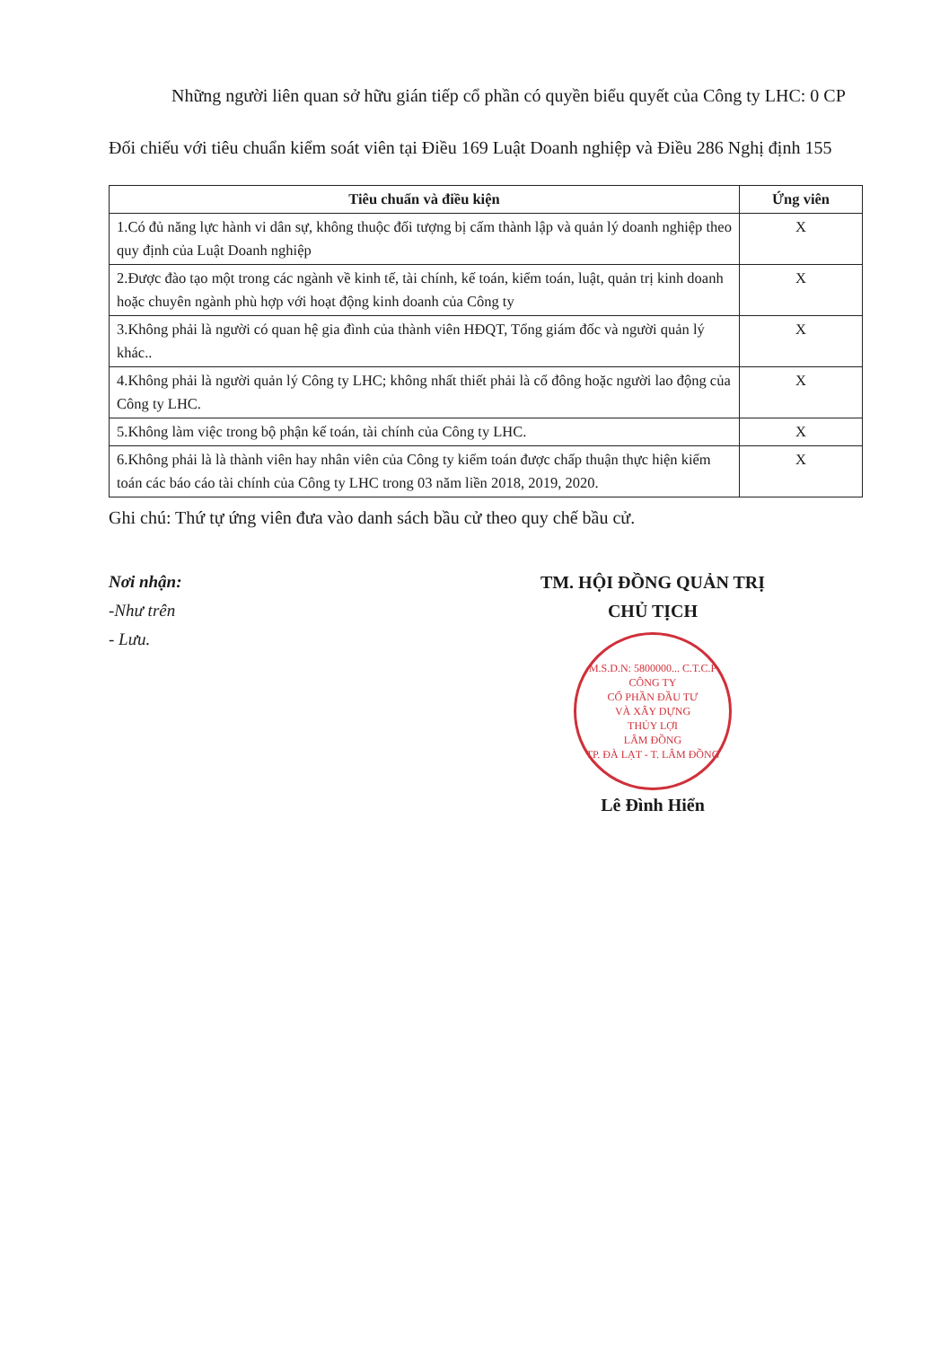Những người liên quan sở hữu gián tiếp cổ phần có quyền biểu quyết của Công ty LHC: 0 CP
Đối chiếu với tiêu chuẩn kiểm soát viên tại Điều 169 Luật Doanh nghiệp và Điều 286 Nghị định 155
| Tiêu chuẩn và điều kiện | Ứng viên |
| --- | --- |
| 1.Có đủ năng lực hành vi dân sự, không thuộc đối tượng bị cấm thành lập và quản lý doanh nghiệp theo quy định của Luật Doanh nghiệp | X |
| 2.Được đào tạo một trong các ngành về kinh tế, tài chính, kế toán, kiểm toán, luật, quản trị kinh doanh hoặc chuyên ngành phù hợp với hoạt động kinh doanh của Công ty | X |
| 3.Không phải là người có quan hệ gia đình của thành viên HĐQT, Tổng giám đốc và người quản lý khác.. | X |
| 4.Không phải là người quản lý Công ty LHC; không nhất thiết phải là cổ đông hoặc người lao động của Công ty LHC. | X |
| 5.Không làm việc trong bộ phận kế toán, tài chính của Công ty LHC. | X |
| 6.Không phải là là thành viên hay nhân viên của Công ty kiểm toán được chấp thuận thực hiện kiểm toán các báo cáo tài chính của Công ty LHC trong 03 năm liền 2018, 2019, 2020. | X |
Ghi chú: Thứ tự ứng viên đưa vào danh sách bầu cử theo quy chế bầu cử.
Nơi nhận:
-Như trên
- Lưu.
TM. HỘI ĐỒNG QUẢN TRỊ
CHỦ TỊCH
M.S.D.N: 5800000... C.T.C.P
CÔNG TY
CỔ PHẦN ĐẦU TƯ
VÀ XÂY DỰNG
THỦY LỢI
LÂM ĐỒNG
TP. ĐÀ LẠT - T. LÂM ĐỒNG
Lê Đình Hiển